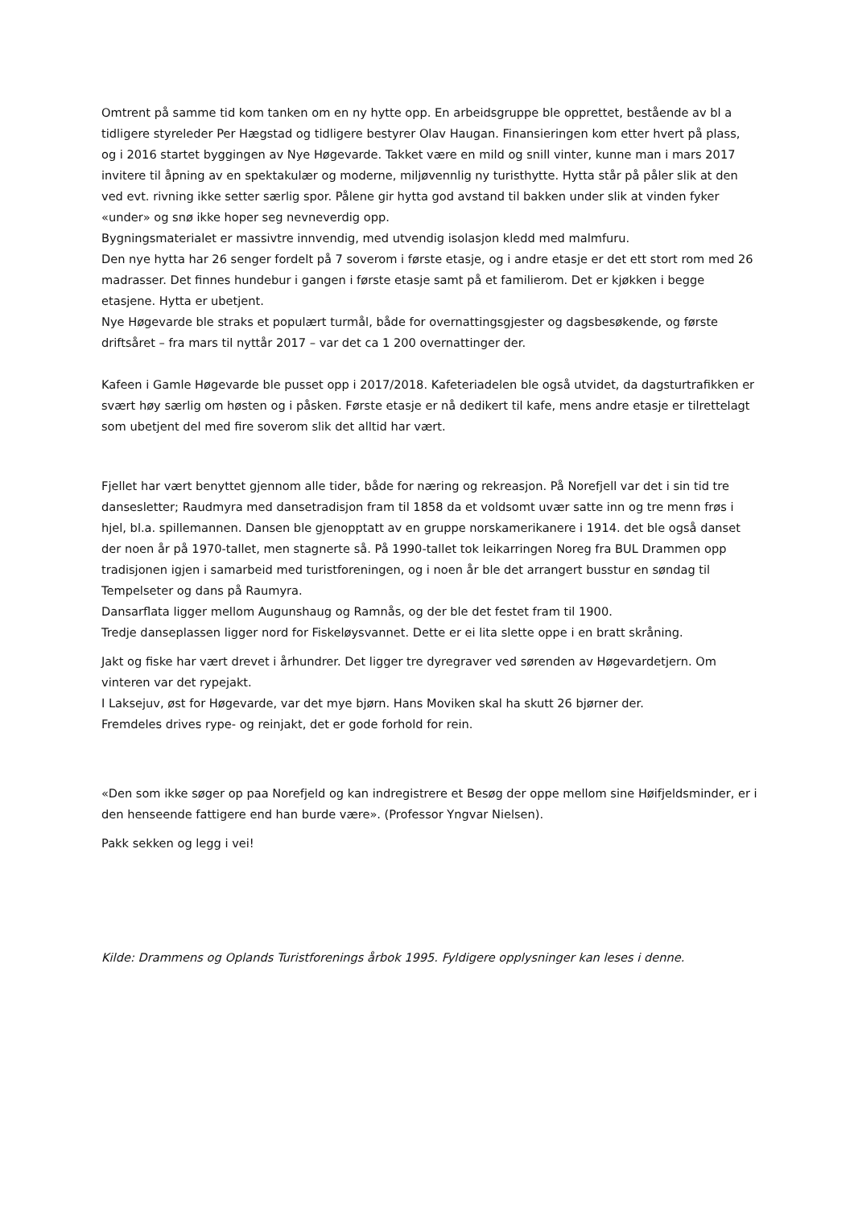Omtrent på samme tid kom tanken om en ny hytte opp. En arbeidsgruppe ble opprettet, bestående av bl a tidligere styreleder Per Hægstad og tidligere bestyrer Olav Haugan. Finansieringen kom etter hvert på plass, og i 2016 startet byggingen av Nye Høgevarde. Takket være en mild og snill vinter, kunne man i mars 2017 invitere til åpning av en spektakulær og moderne, miljøvennlig ny turisthytte. Hytta står på påler slik at den ved evt. rivning ikke setter særlig spor. Pålene gir hytta god avstand til bakken under slik at vinden fyker «under» og snø ikke hoper seg nevneverdig opp.
Bygningsmaterialet er massivtre innvendig, med utvendig isolasjon kledd med malmfuru.
Den nye hytta har 26 senger fordelt på 7 soverom i første etasje, og i andre etasje er det ett stort rom med 26 madrasser. Det finnes hundebur i gangen i første etasje samt på et familierom. Det er kjøkken i begge etasjene. Hytta er ubetjent.
Nye Høgevarde ble straks et populært turmål, både for overnattingsgjester og dagsbesøkende, og første driftsåret – fra mars til nyttår 2017 – var det ca 1 200 overnattinger der.
Kafeen i Gamle Høgevarde ble pusset opp i 2017/2018. Kafeteriadelen ble også utvidet, da dagsturtrafikken er svært høy særlig om høsten og i påsken. Første etasje er nå dedikert til kafe, mens andre etasje er tilrettelagt som ubetjent del med fire soverom slik det alltid har vært.
Fjellet har vært benyttet gjennom alle tider, både for næring og rekreasjon. På Norefjell var det i sin tid tre dansesletter; Raudmyra med dansetradisjon fram til 1858 da et voldsomt uvær satte inn og tre menn frøs i hjel, bl.a. spillemannen. Dansen ble gjenopptatt av en gruppe norskamerikanere i 1914. det ble også danset der noen år på 1970-tallet, men stagnerte så. På 1990-tallet tok leikarringen Noreg fra BUL Drammen opp tradisjonen igjen i samarbeid med turistforeningen, og i noen år ble det arrangert busstur en søndag til Tempelseter og dans på Raumyra.
Dansarflata ligger mellom Augunshaug og Ramnås, og der ble det festet fram til 1900.
Tredje danseplassen ligger nord for Fiskeløysvannet. Dette er ei lita slette oppe i en bratt skråning.
Jakt og fiske har vært drevet i århundrer. Det ligger tre dyregraver ved sørenden av Høgevardetjern. Om vinteren var det rypejakt.
I Laksejuv, øst for Høgevarde, var det mye bjørn. Hans Moviken skal ha skutt 26 bjørner der.
Fremdeles drives rype- og reinjakt, det er gode forhold for rein.
«Den som ikke søger op paa Norefjeld og kan indregistrere et Besøg der oppe mellom sine Høifjeldsminder, er i den henseende fattigere end han burde være». (Professor Yngvar Nielsen).
Pakk sekken og legg i vei!
Kilde: Drammens og Oplands Turistforenings årbok 1995. Fyldigere opplysninger kan leses i denne.